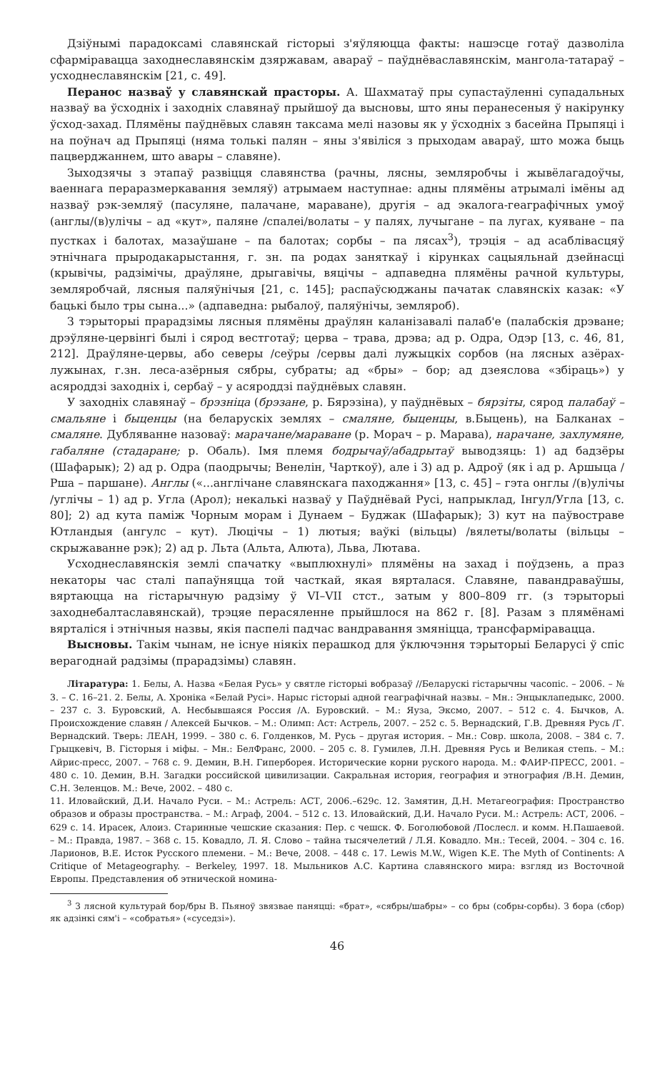Дзіўнымі парадоксамі славянскай гісторыі з'яўляюцца факты: нашэсце готаў дазволіла сфарміравацца заходнеславянскім дзяржавам, авараў – паўднёваславянскім, мангола-татараў – усходнеславянскім [21, с. 49].
Перанос назваў у славянскай прасторы. А. Шахматаў пры супастаўленні супадальных назваў ва ўсходніх і заходніх славянаў прыйшоў да высновы, што яны перанесеныя ў накірунку ўсход-захад. Плямёны паўднёвых славян таксама мелі назовы як у ўсходніх з басейна Прыпяці і на поўнач ад Прыпяці (няма толькі палян – яны з'явіліся з прыходам авараў, што можа быць пацверджаннем, што авары – славяне).
Зыходзячы з этапаў развіцця славянства (рачны, лясны, земляробчы і жывёлагадоўчы, ваеннага пераразмеркавання земляў) атрымаем наступнае: адны плямёны атрымалі імёны ад назваў рэк-земляў (пасуляне, палачане, мараване), другія – ад экалога-геаграфічных умоў (англы/(в)улічы – ад «кут», паляне /спалеі/волаты – у палях, лучыгане – па лугах, куяване – па пустках і балотах, мазаўшане – па балотах; сорбы – па лясах<sup>3</sup>), трэція – ад асаблівасцяў этнічнага прыродакарыстання, г. зн. па родах заняткаў і кірунках сацыяльнай дзейнасці (крывічы, радзімічы, драўляне, дрыгавічы, вяцічы – адпаведна плямёны рачной культуры, земляробчай, лясныя паляўнічыя [21, с. 145]; распаўсюджаны пачатак славянскіх казак: «У бацькі было тры сына...» (адпаведна: рыбалоў, паляўнічы, земляроб).
З тэрыторыі прарадзімы лясныя плямёны драўлян каланізавалі палаб'е (палабскія дрэване; дрэўляне-цервінгі былі і сярод вестготаў; церва – трава, дрэва; ад р. Одра, Одэр [13, с. 46, 81, 212]. Драўляне-цервы, або северы /сеўры /сервы далі лужыцкіх сорбов (на лясных азёрах-лужынах, г.зн. леса-азёрныя сябры, субраты; ад «бры» – бор; ад дзеяслова «збіраць») у асяроддзі заходніх і, сербаў – у асяроддзі паўднёвых славян.
У заходніх славянаў – брэзніца (брэзане, р. Бярэзіна), у паўднёвых – бярзіты, сярод палабаў – смальяне і быценцы (на беларускіх землях – смаляне, быценцы, в.Быцень), на Балканах – смаляне. Дубляванне назоваў: марачане/мараване (р. Морач – р. Марава), нарачане, захлумяне, габаляне (стадаране; р. Обаль). Імя племя бодрычаў/абадрытаў выводзяць: 1) ад бадзёры (Шафарык); 2) ад р. Одра (паодрычы; Венелін, Чарткоў), але і 3) ад р. Адроў (як і ад р. Аршыца /Рша – паршане). Англы («...англічане славянскага паходжання» [13, с. 45] – гэта онглы /(в)улічы /углічы – 1) ад р. Угла (Арол); некалькі назваў у Паўднёвай Русі, напрыклад, Інгул/Угла [13, с. 80]; 2) ад кута паміж Чорным морам і Дунаем – Буджак (Шафарык); 3) кут на паўвостраве Ютландыя (ангулс – кут). Люцічы – 1) лютыя; ваўкі (вільцы) /вялеты/волаты (вільцы – скрыжаванне рэк); 2) ад р. Льта (Альта, Алюта), Льва, Лютава.
Усходнеславянскія землі спачатку «выплюхнулі» плямёны на захад і поўдзень, а праз некаторы час сталі папаўняцца той часткай, якая вярталася. Славяне, павандраваўшы, вяртаюцца на гістарычную радзіму ў VI–VII стст., затым у 800–809 гг. (з тэрыторыі заходнебалтаславянскай), трэцяе перасяленне прыйшлося на 862 г. [8]. Разам з плямёнамі вярталіся і этнічныя назвы, якія паспелі падчас вандравання змяніцца, трансфарміравацца.
Высновы. Такім чынам, не існуе ніякіх перашкод для ўключэння тэрыторыі Беларусі ў спіс верагоднай радзімы (прарадзімы) славян.
Літаратура: 1. Белы, А. Назва «Белая Русь» у святле гісторыі вобразаў //Беларускі гістарычны часопіс. – 2006. – № 3. – С. 16–21. 2. Белы, А. Хроніка «Белай Русі». Нарыс гісторыі адной геаграфічнай назвы. – Мн.: Энцыклапедыкс, 2000. – 237 с. 3. Буровский, А. Несбывшаяся Россия /А. Буровский. – М.: Яуза, Эксмо, 2007. – 512 с. 4. Бычков, А. Происхождение славян / Алексей Бычков. – М.: Олимп: Аст: Астрель, 2007. – 252 с. 5. Вернадский, Г.В. Древняя Русь /Г. Вернадский. Тверь: ЛЕАН, 1999. – 380 с. 6. Голденков, М. Русь – другая история. – Мн.: Совр. школа, 2008. – 384 с. 7. Грыцкевіч, В. Гісторыя і міфы. – Мн.: БелФранс, 2000. – 205 с. 8. Гумилев, Л.Н. Древняя Русь и Великая степь. – М.: Айрис-пресс, 2007. – 768 с. 9. Демин, В.Н. Гиперборея. Исторические корни руского народа. М.: ФАИР-ПРЕСС, 2001. – 480 с. 10. Демин, В.Н. Загадки российской цивилизации. Сакральная история, география и этнография /В.Н. Демин, С.Н. Зеленцов. М.: Вече, 2002. – 480 с.
11. Иловайский, Д.И. Начало Руси. – М.: Астрель: АСТ, 2006.–629с. 12. Замятин, Д.Н. Метагеография: Пространство образов и образы пространства. – М.: Аграф, 2004. – 512 с. 13. Иловайский, Д.И. Начало Руси. М.: Астрель: АСТ, 2006. – 629 с. 14. Ирасек, Алоиз. Старинные чешские сказания: Пер. с чешск. Ф. Боголюбовой /Послесл. и комм. Н.Пашаевой. – М.: Правда, 1987. – 368 с. 15. Ковадло, Л. Я. Слово – тайна тысячелетий / Л.Я. Ковадло. Мн.: Тесей, 2004. – 304 с. 16. Ларионов, В.Е. Исток Русского племени. – М.: Вече, 2008. – 448 с. 17. Lewis M.W., Wigen K.E. The Myth of Continents: A Critique of Metageography. – Berkeley, 1997. 18. Мыльников А.С. Картина славянского мира: взгляд из Восточной Европы. Представления об этнической номина-
<sup>3</sup> З лясной культурай бор/бры В. Пьяноў звязвае паняцці: «брат», «сябры/шабры» – со бры (собры-сорбы). З бора (сбор) як адзінкі сям'і – «собратья» («суседзі»).
46